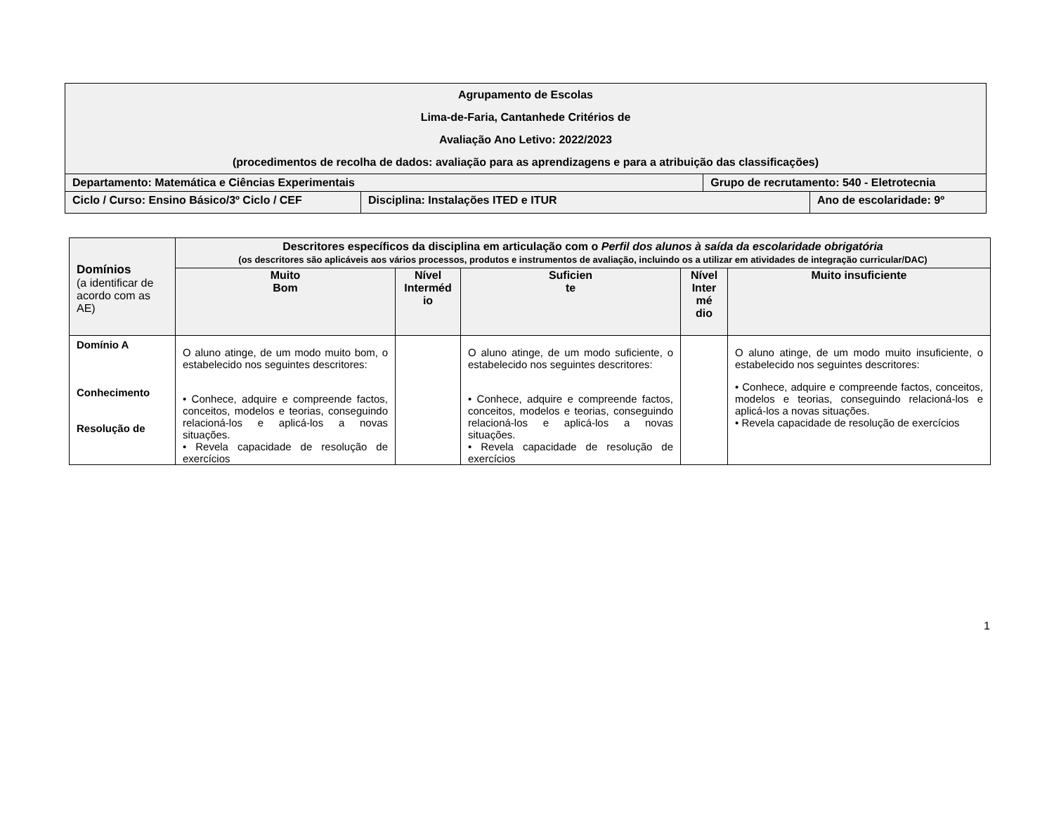| Agrupamento de Escolas Lima-de-Faria, Cantanhede Critérios de Avaliação Ano Letivo: 2022/2023 (procedimentos de recolha de dados: avaliação para as aprendizagens e para a atribuição das classificações) | | | |
| Departamento: Matemática e Ciências Experimentais | | Grupo de recrutamento: 540 - Eletrotecnia | |
| Ciclo / Curso: Ensino Básico/3º Ciclo / CEF | Disciplina: Instalações ITED e ITUR | | Ano de escolaridade: 9º |
| Domínios (a identificar de acordo com as AE) | Descritores específicos da disciplina em articulação com o Perfil dos alunos à saída da escolaridade obrigatória (os descritores são aplicáveis aos vários processos, produtos e instrumentos de avaliação, incluindo os a utilizar em atividades de integração curricular/DAC) | | | | |
| --- | --- | --- | --- | --- | --- |
| | Muito Bom | Nível Interméd io | Suficien te | Nível Inter mé dio | Muito insuficiente |
| Domínio A Conhecimento Resolução de | O aluno atinge, de um modo muito bom, o estabelecido nos seguintes descritores: • Conhece, adquire e compreende factos, conceitos, modelos e teorias, conseguindo relacioná-los e aplicá-los a novas situações. • Revela capacidade de resolução de exercícios | | O aluno atinge, de um modo suficiente, o estabelecido nos seguintes descritores: • Conhece, adquire e compreende factos, conceitos, modelos e teorias, conseguindo relacioná-los e aplicá-los a novas situações. • Revela capacidade de resolução de exercícios | | O aluno atinge, de um modo muito insuficiente, o estabelecido nos seguintes descritores: • Conhece, adquire e compreende factos, conceitos, modelos e teorias, conseguindo relacioná-los e aplicá-los a novas situações. • Revela capacidade de resolução de exercícios |
1